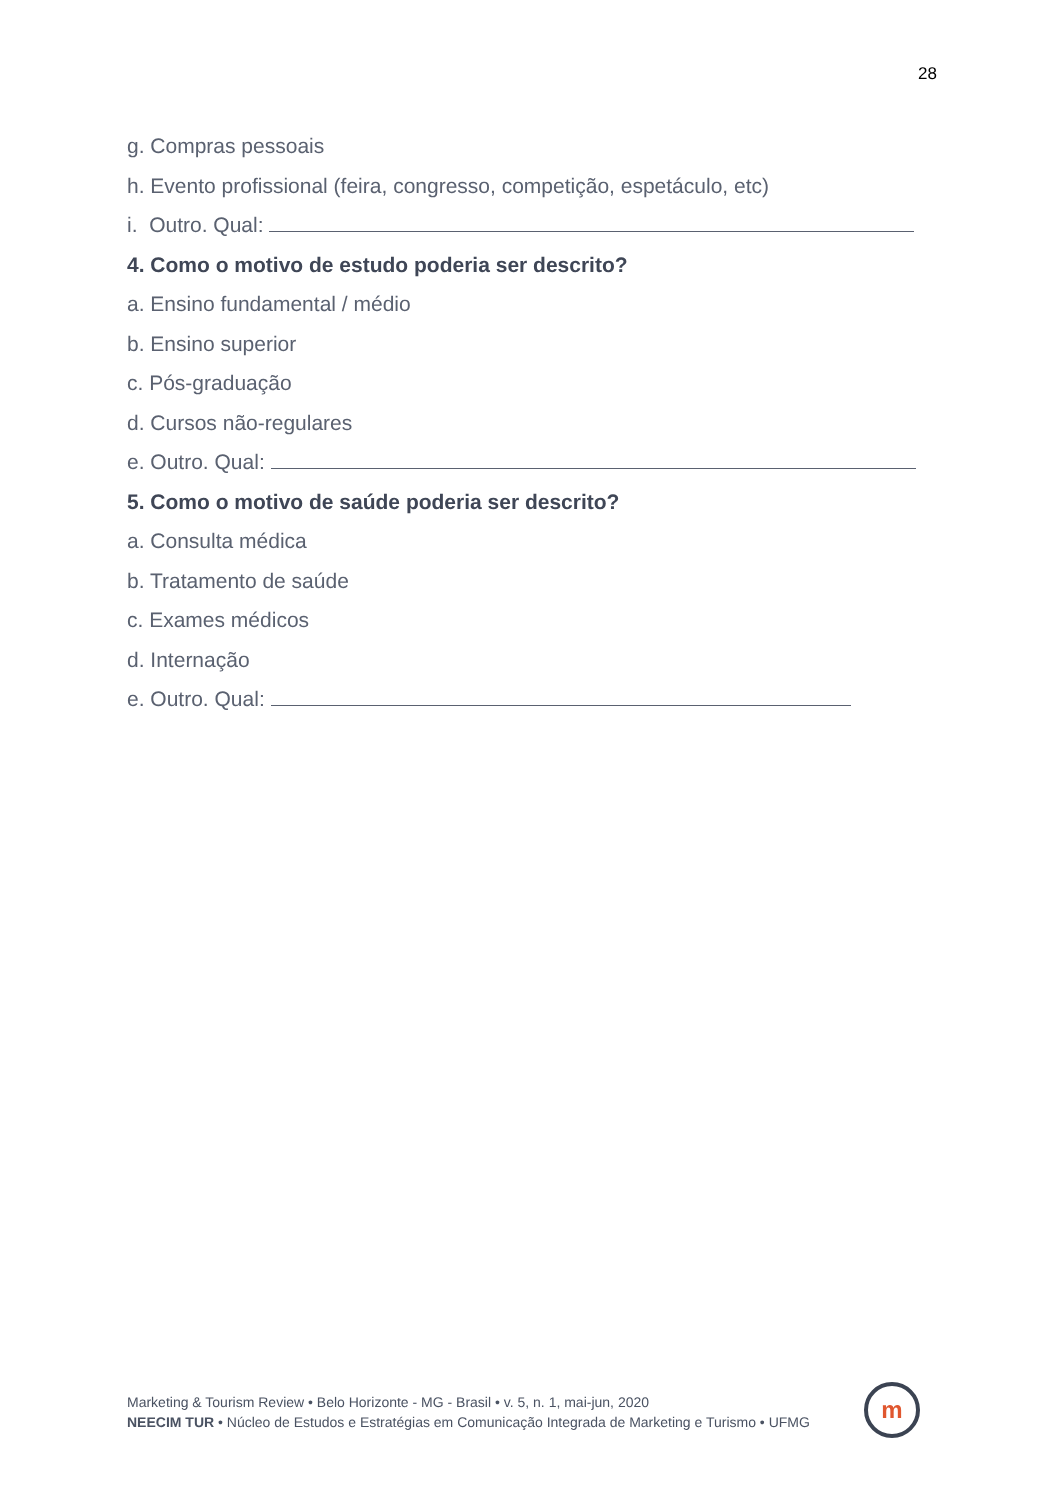28
g. Compras pessoais
h. Evento profissional (feira, congresso, competição, espetáculo, etc)
i. Outro. Qual:
4. Como o motivo de estudo poderia ser descrito?
a. Ensino fundamental / médio
b. Ensino superior
c. Pós-graduação
d. Cursos não-regulares
e. Outro. Qual:
5. Como o motivo de saúde poderia ser descrito?
a. Consulta médica
b. Tratamento de saúde
c. Exames médicos
d. Internação
e. Outro. Qual:
Marketing & Tourism Review • Belo Horizonte - MG - Brasil • v. 5, n. 1, mai-jun, 2020
NEECIM TUR • Núcleo de Estudos e Estratégias em Comunicação Integrada de Marketing e Turismo • UFMG
m